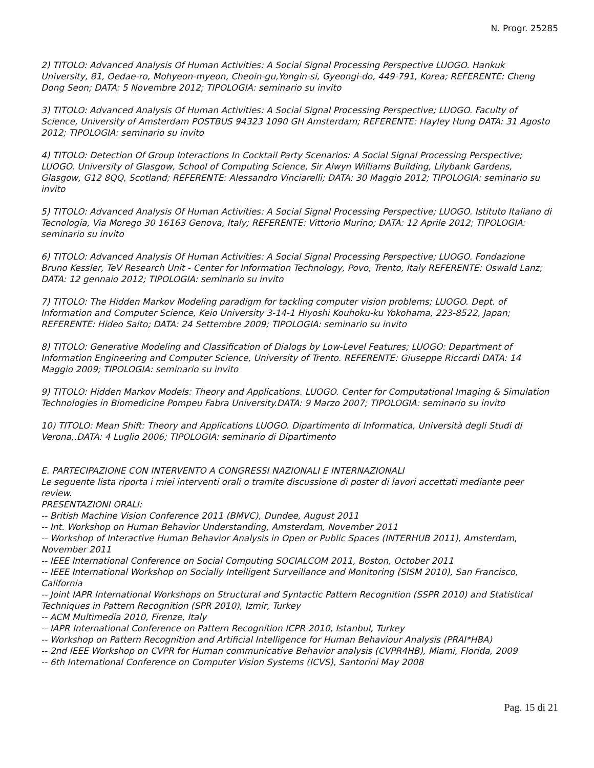N. Progr. 25285
2) TITOLO: Advanced Analysis Of Human Activities: A Social Signal Processing Perspective LUOGO. Hankuk University, 81, Oedae-ro, Mohyeon-myeon, Cheoin-gu,Yongin-si, Gyeongi-do, 449-791, Korea; REFERENTE: Cheng Dong Seon; DATA: 5 Novembre 2012; TIPOLOGIA: seminario su invito
3) TITOLO: Advanced Analysis Of Human Activities: A Social Signal Processing Perspective; LUOGO. Faculty of Science, University of Amsterdam POSTBUS 94323 1090 GH Amsterdam; REFERENTE: Hayley Hung DATA: 31 Agosto 2012; TIPOLOGIA: seminario su invito
4) TITOLO: Detection Of Group Interactions In Cocktail Party Scenarios: A Social Signal Processing Perspective; LUOGO. University of Glasgow, School of Computing Science, Sir Alwyn Williams Building, Lilybank Gardens, Glasgow, G12 8QQ, Scotland; REFERENTE: Alessandro Vinciarelli; DATA: 30 Maggio 2012; TIPOLOGIA: seminario su invito
5) TITOLO: Advanced Analysis Of Human Activities: A Social Signal Processing Perspective; LUOGO. Istituto Italiano di Tecnologia, Via Morego 30 16163 Genova, Italy; REFERENTE: Vittorio Murino; DATA: 12 Aprile 2012; TIPOLOGIA: seminario su invito
6) TITOLO: Advanced Analysis Of Human Activities: A Social Signal Processing Perspective; LUOGO. Fondazione Bruno Kessler, TeV Research Unit - Center for Information Technology, Povo, Trento, Italy REFERENTE: Oswald Lanz; DATA: 12 gennaio 2012; TIPOLOGIA: seminario su invito
7) TITOLO: The Hidden Markov Modeling paradigm for tackling computer vision problems; LUOGO. Dept. of Information and Computer Science, Keio University 3-14-1 Hiyoshi Kouhoku-ku Yokohama, 223-8522, Japan; REFERENTE: Hideo Saito; DATA: 24 Settembre 2009; TIPOLOGIA: seminario su invito
8) TITOLO: Generative Modeling and Classification of Dialogs by Low-Level Features; LUOGO: Department of Information Engineering and Computer Science, University of Trento. REFERENTE: Giuseppe Riccardi DATA: 14 Maggio 2009; TIPOLOGIA: seminario su invito
9) TITOLO: Hidden Markov Models: Theory and Applications. LUOGO. Center for Computational Imaging & Simulation Technologies in Biomedicine Pompeu Fabra University.DATA: 9 Marzo 2007; TIPOLOGIA: seminario su invito
10) TITOLO: Mean Shift: Theory and Applications LUOGO. Dipartimento di Informatica, Università degli Studi di Verona,.DATA: 4 Luglio 2006; TIPOLOGIA: seminario di Dipartimento
E. PARTECIPAZIONE CON INTERVENTO A CONGRESSI NAZIONALI E INTERNAZIONALI
Le seguente lista riporta i miei interventi orali o tramite discussione di poster di lavori accettati mediante peer review.
PRESENTAZIONI ORALI:
-- British Machine Vision Conference 2011 (BMVC), Dundee, August 2011
-- Int. Workshop on Human Behavior Understanding, Amsterdam, November 2011
-- Workshop of Interactive Human Behavior Analysis in Open or Public Spaces (INTERHUB 2011), Amsterdam, November 2011
-- IEEE International Conference on Social Computing SOCIALCOM 2011, Boston, October 2011
-- IEEE International Workshop on Socially Intelligent Surveillance and Monitoring (SISM 2010), San Francisco, California
-- Joint IAPR International Workshops on Structural and Syntactic Pattern Recognition (SSPR 2010) and Statistical Techniques in Pattern Recognition (SPR 2010), Izmir, Turkey
-- ACM Multimedia 2010, Firenze, Italy
-- IAPR International Conference on Pattern Recognition ICPR 2010, Istanbul, Turkey
-- Workshop on Pattern Recognition and Artificial Intelligence for Human Behaviour Analysis (PRAI*HBA)
-- 2nd IEEE Workshop on CVPR for Human communicative Behavior analysis (CVPR4HB), Miami, Florida, 2009
-- 6th International Conference on Computer Vision Systems (ICVS), Santorini May 2008
Pag. 15 di 21